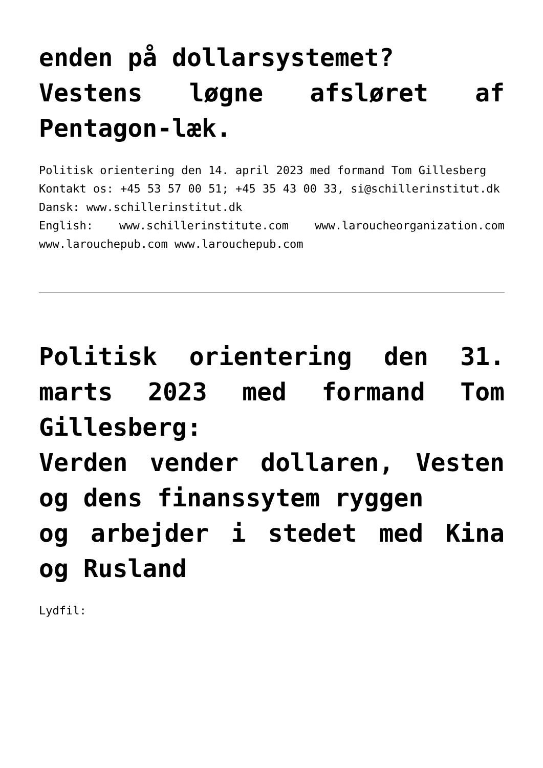enden på dollarsystemet?
Vestens løgne afsløret af Pentagon-læk.
Politisk orientering den 14. april 2023 med formand Tom Gillesberg
Kontakt os: +45 53 57 00 51; +45 35 43 00 33, si@schillerinstitut.dk
Dansk: www.schillerinstitut.dk
English: www.schillerinstitute.com www.laroucheorganization.com www.larouchepub.com www.larouchepub.com
Politisk orientering den 31. marts 2023 med formand Tom Gillesberg:
Verden vender dollaren, Vesten og dens finanssytem ryggen
og arbejder i stedet med Kina og Rusland
Lydfil: